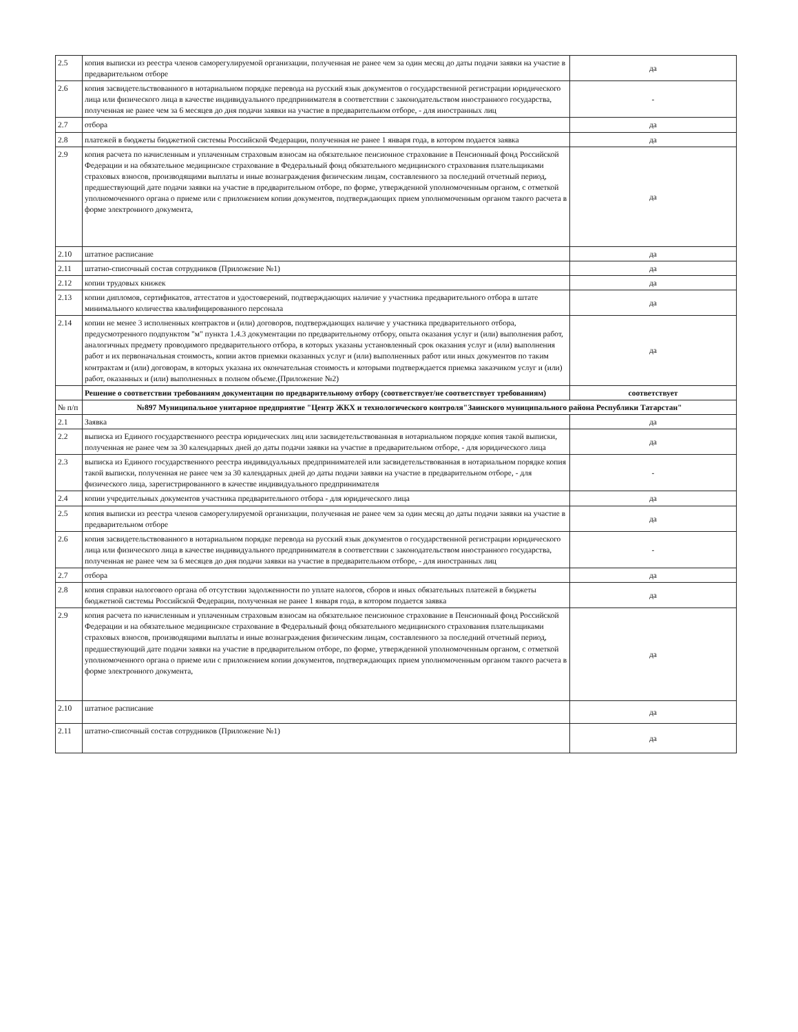| 2.5 | копия выписки из реестра членов саморегулируемой организации, полученная не ранее чем за один месяц до даты подачи заявки на участие в предварительном отборе | да |
| 2.6 | копия засвидетельствованного в нотариальном порядке перевода на русский язык документов о государственной регистрации юридического лица или физического лица в качестве индивидуального предпринимателя в соответствии с законодательством иностранного государства, полученная не ранее чем за 6 месяцев до дня подачи заявки на участие в предварительном отборе, - для иностранных лиц | - |
| 2.7 | отбора | да |
| 2.8 | платежей в бюджеты бюджетной системы Российской Федерации, полученная не ранее 1 января года, в котором подается заявка | да |
| 2.9 | копия расчета по начисленным и уплаченным страховым взносам на обязательное пенсионное страхование в Пенсионный фонд Российской Федерации и на обязательное медицинское страхование в Федеральный фонд обязательного медицинского страхования плательщиками страховых взносов, производящими выплаты и иные вознаграждения физическим лицам, составленного за последний отчетный период, предшествующий дате подачи заявки на участие в предварительном отборе, по форме, утвержденной уполномоченным органом, с отметкой уполномоченного органа о приеме или с приложением копии документов, подтверждающих прием уполномоченным органом такого расчета в форме электронного документа, | да |
| 2.10 | штатное расписание | да |
| 2.11 | штатно-списочный состав сотрудников (Приложение №1) | да |
| 2.12 | копии трудовых книжек | да |
| 2.13 | копии дипломов, сертификатов, аттестатов и удостоверений, подтверждающих наличие у участника предварительного отбора в штате минимального количества квалифицированного персонала | да |
| 2.14 | копии не менее 3 исполненных контрактов и (или) договоров, подтверждающих наличие у участника предварительного отбора, предусмотренного подпунктом "м" пункта 1.4.3 документации по предварительному отбору, опыта оказания услуг и (или) выполнения работ, аналогичных предмету проводимого предварительного отбора, в которых указаны установленный срок оказания услуг и (или) выполнения работ и их первоначальная стоимость, копии актов приемки оказанных услуг и (или) выполненных работ или иных документов по таким контрактам и (или) договорам, в которых указана их окончательная стоимость и которыми подтверждается приемка заказчиком услуг и (или) работ, оказанных и (или) выполненных в полном объеме.(Приложение №2) | да |
| | Решение о соответствии требованиям документации по предварительному отбору (соответствует/не соответствует требованиям) | соответствует |
| № п/п | №897 Муниципальное унитарное предприятие "Центр ЖКХ и технологического контроля"Заинского муниципального района Республики Татарстан" | |
| 2.1 | Заявка | да |
| 2.2 | выписка из Единого государственного реестра юридических лиц или засвидетельствованная в нотариальном порядке копия такой выписки, полученная не ранее чем за 30 календарных дней до даты подачи заявки на участие в предварительном отборе, - для юридического лица | да |
| 2.3 | выписка из Единого государственного реестра индивидуальных предпринимателей или засвидетельствованная в нотариальном порядке копия такой выписки, полученная не ранее чем за 30 календарных дней до даты подачи заявки на участие в предварительном отборе, - для физического лица, зарегистрированного в качестве индивидуального предпринимателя | - |
| 2.4 | копии учредительных документов участника предварительного отбора - для юридического лица | да |
| 2.5 | копия выписки из реестра членов саморегулируемой организации, полученная не ранее чем за один месяц до даты подачи заявки на участие в предварительном отборе | да |
| 2.6 | копия засвидетельствованного в нотариальном порядке перевода на русский язык документов о государственной регистрации юридического лица или физического лица в качестве индивидуального предпринимателя в соответствии с законодательством иностранного государства, полученная не ранее чем за 6 месяцев до дня подачи заявки на участие в предварительном отборе, - для иностранных лиц | - |
| 2.7 | отбора | да |
| 2.8 | копия справки налогового органа об отсутствии задолженности по уплате налогов, сборов и иных обязательных платежей в бюджеты бюджетной системы Российской Федерации, полученная не ранее 1 января года, в котором подается заявка | да |
| 2.9 | копия расчета по начисленным и уплаченным страховым взносам на обязательное пенсионное страхование в Пенсионный фонд Российской Федерации и на обязательное медицинское страхование в Федеральный фонд обязательного медицинского страхования плательщиками страховых взносов, производящими выплаты и иные вознаграждения физическим лицам, составленного за последний отчетный период, предшествующий дате подачи заявки на участие в предварительном отборе, по форме, утвержденной уполномоченным органом, с отметкой уполномоченного органа о приеме или с приложением копии документов, подтверждающих прием уполномоченным органом такого расчета в форме электронного документа, | да |
| 2.10 | штатное расписание | да |
| 2.11 | штатно-списочный состав сотрудников (Приложение №1) | да |